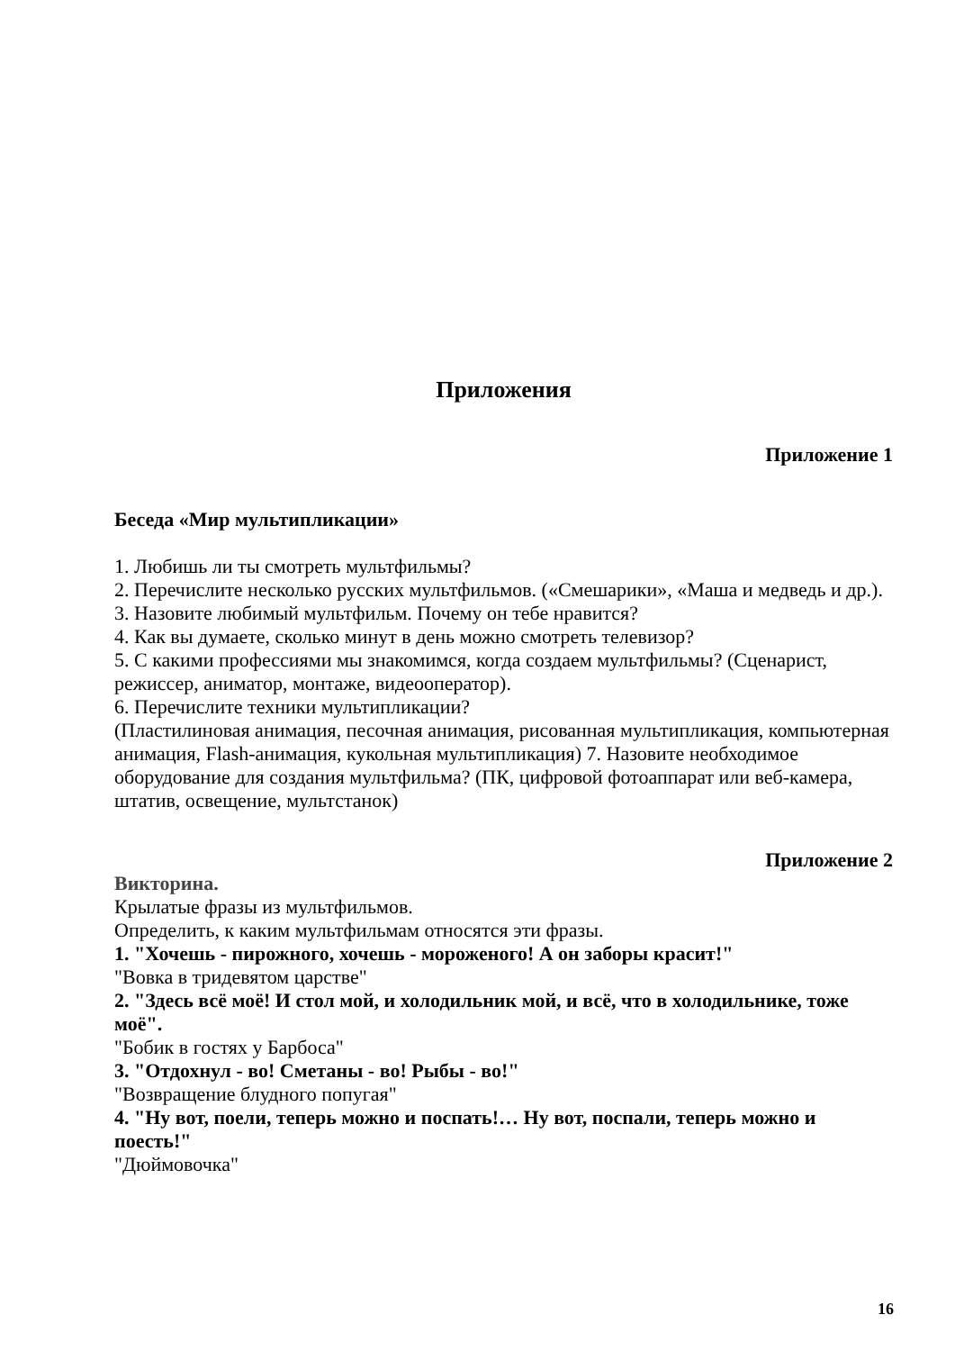Приложения
Приложение 1
Беседа «Мир мультипликации»
1. Любишь ли ты смотреть мультфильмы?
2. Перечислите несколько русских мультфильмов. («Смешарики», «Маша и медведь и др.).
3. Назовите любимый мультфильм. Почему он тебе нравится?
4. Как вы думаете, сколько минут в день можно смотреть телевизор?
5. С какими профессиями мы знакомимся, когда создаем мультфильмы? (Сценарист, режиссер, аниматор, монтаже, видеооператор).
6. Перечислите техники мультипликации?
(Пластилиновая анимация, песочная анимация, рисованная мультипликация, компьютерная анимация, Flash-анимация, кукольная мультипликация) 7. Назовите необходимое оборудование для создания мультфильма? (ПК, цифровой фотоаппарат или веб-камера, штатив, освещение, мультстанок)
Приложение 2
Викторина.
Крылатые фразы из мультфильмов.
Определить, к каким мультфильмам относятся эти фразы.
1. "Хочешь - пирожного, хочешь - мороженого! А он заборы красит!"
"Вовка в тридевятом царстве"
2. "Здесь всё моё! И стол мой, и холодильник мой, и всё, что в холодильнике, тоже моё".
"Бобик в гостях у Барбоса"
3. "Отдохнул - во! Сметаны - во! Рыбы - во!"
"Возвращение блудного попугая"
4. "Ну вот, поели, теперь можно и поспать!… Ну вот, поспали, теперь можно и поесть!"
"Дюймовочка"
16